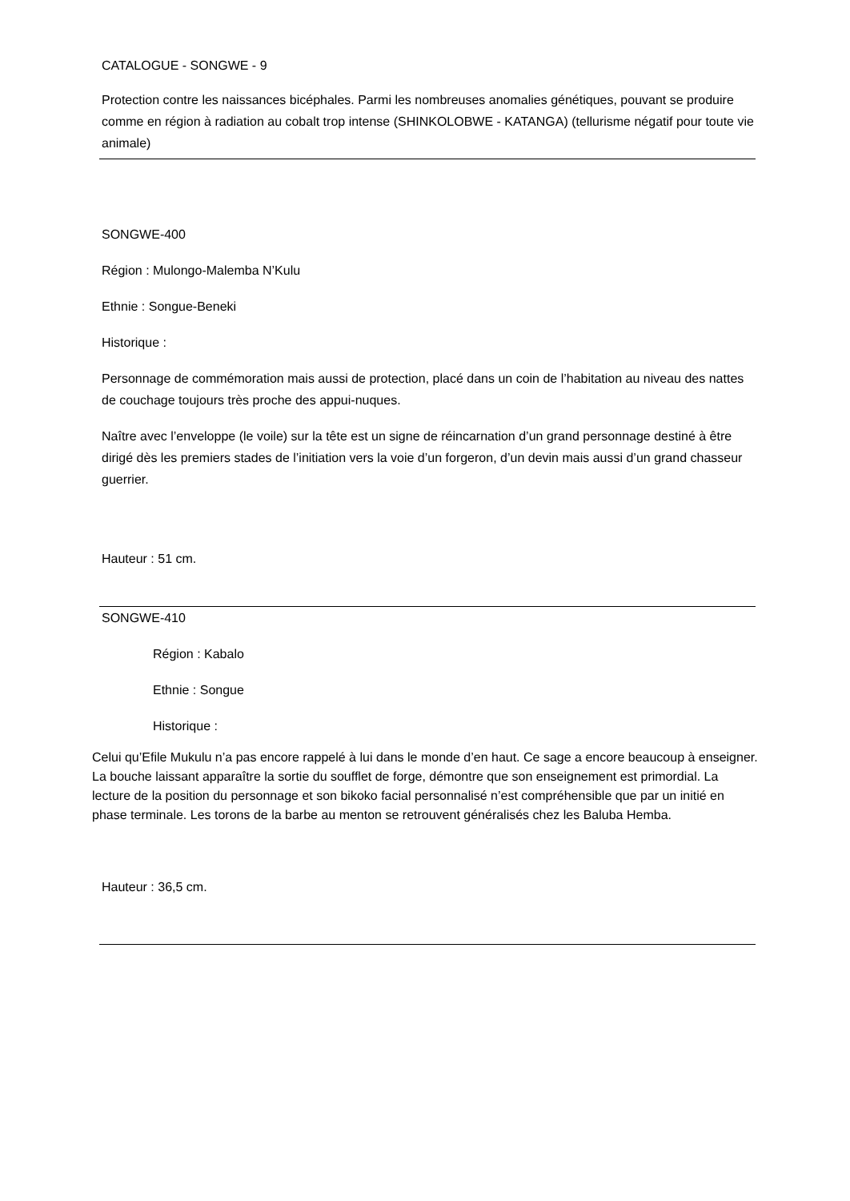CATALOGUE - SONGWE - 9
Protection contre les naissances bicéphales. Parmi les nombreuses anomalies génétiques, pouvant se produire comme en région à radiation au cobalt trop intense (SHINKOLOBWE - KATANGA) (tellurisme négatif pour toute vie animale)
SONGWE-400
Région : Mulongo-Malemba N’Kulu
Ethnie : Songue-Beneki
Historique :
Personnage de commémoration mais aussi de protection, placé dans un coin de l’habitation au niveau des nattes de couchage toujours très proche des appui-nuques.
Naître avec l’enveloppe (le voile) sur la tête est un signe de réincarnation d’un grand personnage destiné à être dirigé dès les premiers stades de l’initiation vers la voie d’un forgeron, d’un devin mais aussi d’un grand chasseur guerrier.
Hauteur : 51 cm.
SONGWE-410
Région : Kabalo
Ethnie : Songue
Historique :
Celui qu’Efile Mukulu n’a pas encore rappelé à lui dans le monde d’en haut. Ce sage a encore beaucoup à enseigner. La bouche laissant apparaître la sortie du soufflet de forge, démontre que son enseignement est primordial. La lecture de la position du personnage et son bikoko facial personnalisé n’est compréhensible que par un initié en phase terminale. Les torons de la barbe au menton se retrouvent généralisés chez les Baluba Hemba.
Hauteur : 36,5 cm.